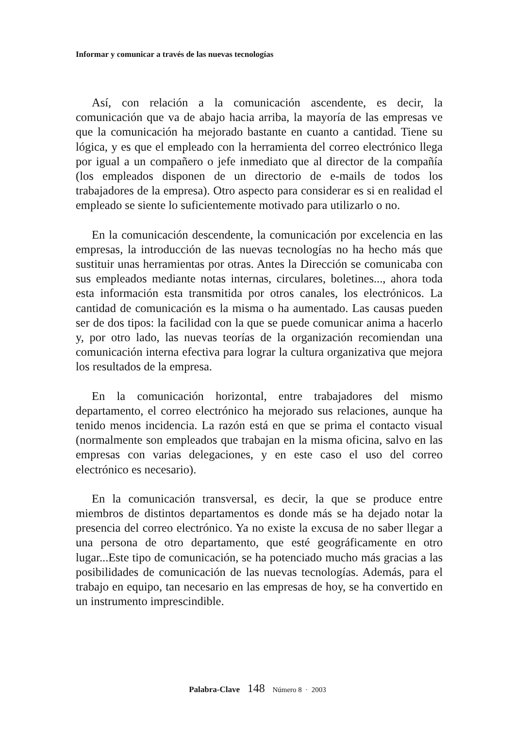Informar y comunicar a través de las nuevas tecnologías
Así, con relación a la comunicación ascendente, es decir, la comunicación que va de abajo hacia arriba, la mayoría de las empresas ve que la comunicación ha mejorado bastante en cuanto a cantidad. Tiene su lógica, y es que el empleado con la herramienta del correo electrónico llega por igual a un compañero o jefe inmediato que al director de la compañía (los empleados disponen de un directorio de e-mails de todos los trabajadores de la empresa). Otro aspecto para considerar es si en realidad el empleado se siente lo suficientemente motivado para utilizarlo o no.
En la comunicación descendente, la comunicación por excelencia en las empresas, la introducción de las nuevas tecnologías no ha hecho más que sustituir unas herramientas por otras. Antes la Dirección se comunicaba con sus empleados mediante notas internas, circulares, boletines..., ahora toda esta información esta transmitida por otros canales, los electrónicos. La cantidad de comunicación es la misma o ha aumentado. Las causas pueden ser de dos tipos: la facilidad con la que se puede comunicar anima a hacerlo y, por otro lado, las nuevas teorías de la organización recomiendan una comunicación interna efectiva para lograr la cultura organizativa que mejora los resultados de la empresa.
En la comunicación horizontal, entre trabajadores del mismo departamento, el correo electrónico ha mejorado sus relaciones, aunque ha tenido menos incidencia. La razón está en que se prima el contacto visual (normalmente son empleados que trabajan en la misma oficina, salvo en las empresas con varias delegaciones, y en este caso el uso del correo electrónico es necesario).
En la comunicación transversal, es decir, la que se produce entre miembros de distintos departamentos es donde más se ha dejado notar la presencia del correo electrónico. Ya no existe la excusa de no saber llegar a una persona de otro departamento, que esté geográficamente en otro lugar...Este tipo de comunicación, se ha potenciado mucho más gracias a las posibilidades de comunicación de las nuevas tecnologías. Además, para el trabajo en equipo, tan necesario en las empresas de hoy, se ha convertido en un instrumento imprescindible.
Palabra-Clave 148 Número 8 · 2003